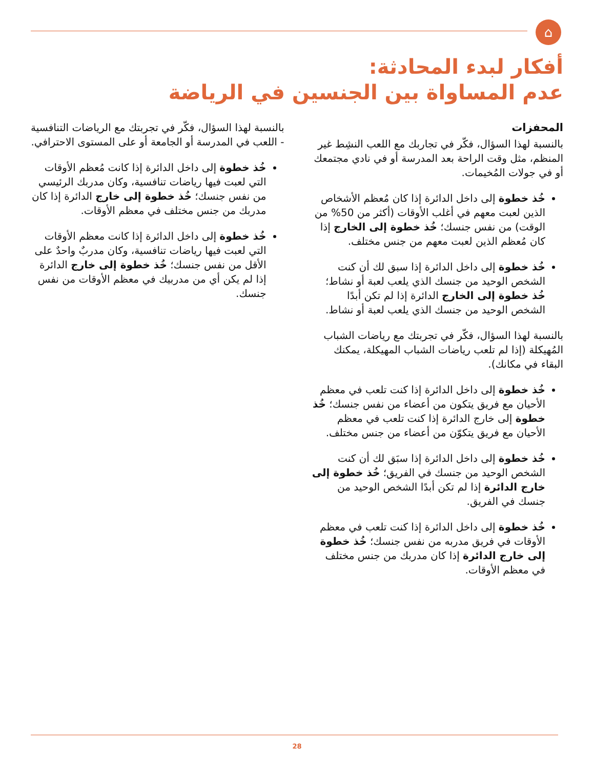⌂
أفكار لبدء المحادثة:
عدم المساواة بين الجنسين في الرياضة
المحفزات
بالنسبة لهذا السؤال، فكّر في تجاربك مع اللعب النشِط غير المنظم، مثل وقت الراحة بعد المدرسة أو في نادي مجتمعك أو في جولات المُخيمات.
خُذ خطوة إلى داخل الدائرة إذا كان مُعظم الأشخاص الذين لعبت معهم في أغلب الأوقات (أكثر من 50% من الوقت) من نفس جنسك؛ خُذ خطوة إلى الخارج إذا كان مُعظم الذين لعبت معهم من جنس مختلف.
خُذ خطوة إلى داخل الدائرة إذا سبق لك أن كنت الشخص الوحيد من جنسك الذي يلعب لعبة أو نشاط؛ خُذ خطوة إلى الخارج الدائرة إذا لم تكن أبدًا الشخص الوحيد من جنسك الذي يلعب لعبة أو نشاط.
بالنسبة لهذا السؤال، فكّر في تجربتك مع رياضات الشباب المُهيكلة (إذا لم تلعب رياضات الشباب المهيكلة، يمكنك البقاء في مكانك).
خُذ خطوة إلى داخل الدائرة إذا كنت تلعب في معظم الأحيان مع فريق يتكون من أعضاء من نفس جنسك؛ خُذ خطوة إلى خارج الدائرة إذا كنت تلعب في معظم الأحيان مع فريق يتكوّن من أعضاء من جنس مختلف.
خُذ خطوة إلى داخل الدائرة إذا سبَق لك أن كنت الشخص الوحيد من جنسك في الفريق؛ خُذ خطوة إلى خارج الدائرة إذا لم تكن أبدًا الشخص الوحيد من جنسك في الفريق.
خُذ خطوة إلى داخل الدائرة إذا كنت تلعب في معظم الأوقات في فريق مدربه من نفس جنسك؛ خُذ خطوة إلى خارج الدائرة إذا كان مدربك من جنس مختلف في معظم الأوقات.
بالنسبة لهذا السؤال، فكّر في تجربتك مع الرياضات التنافسية - اللعب في المدرسة أو الجامعة أو على المستوى الاحترافي.
خُذ خطوة إلى داخل الدائرة إذا كانت مُعظم الأوقات التي لعبت فيها رياضات تنافسية، وكان مدربك الرئيسي من نفس جنسك؛ خُذ خطوة إلى خارج الدائرة إذا كان مدربك من جنس مختلف في معظم الأوقات.
خُذ خطوة إلى داخل الدائرة إذا كانت معظم الأوقات التي لعبت فيها رياضات تنافسية، وكان مدربٌ واحدٌ على الأقل من نفس جنسك؛ خُذ خطوة إلى خارج الدائرة إذا لم يكن أي من مدربيك في معظم الأوقات من نفس جنسك.
28